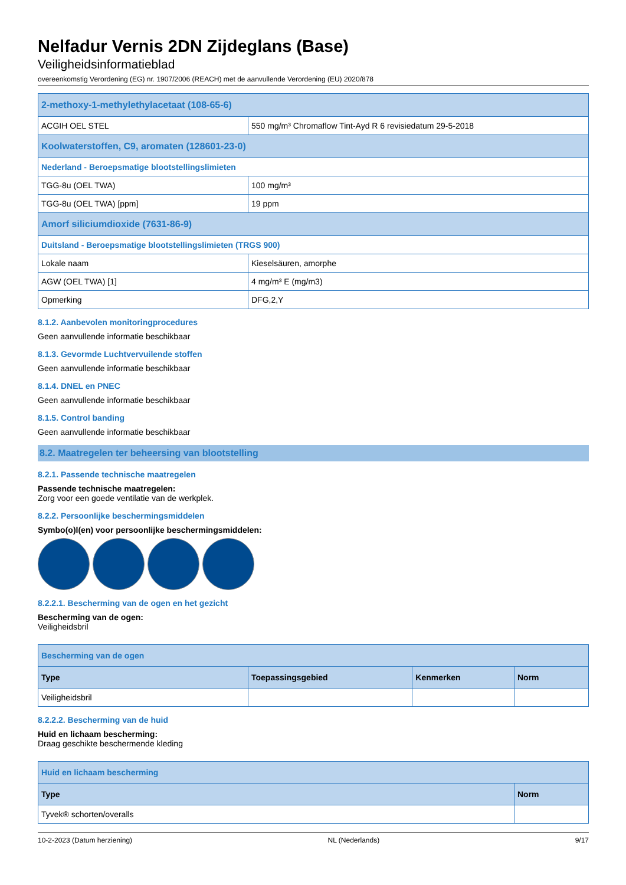Nelfadur Vernis 2DN Zijdeglans (Base)
Veiligheidsinformatieblad
overeenkomstig Verordening (EG) nr. 1907/2006 (REACH) met de aanvullende Verordening (EU) 2020/878
| 2-methoxy-1-methylethylacetaat (108-65-6) | |
| ACGIH OEL STEL | 550 mg/m³ Chromaflow Tint-Ayd R 6 revisiedatum 29-5-2018 |
| Koolwaterstoffen, C9, aromaten (128601-23-0) | |
| Nederland - Beroepsmatige blootstellingslimieten | |
| TGG-8u (OEL TWA) | 100 mg/m³ |
| TGG-8u (OEL TWA) [ppm] | 19 ppm |
| Amorf siliciumdioxide (7631-86-9) | |
| Duitsland - Beroepsmatige blootstellingslimieten (TRGS 900) | |
| Lokale naam | Kieselsäuren, amorphe |
| AGW (OEL TWA) [1] | 4 mg/m³ E (mg/m3) |
| Opmerking | DFG,2,Y |
8.1.2. Aanbevolen monitoringprocedures
Geen aanvullende informatie beschikbaar
8.1.3. Gevormde Luchtvervuilende stoffen
Geen aanvullende informatie beschikbaar
8.1.4. DNEL en PNEC
Geen aanvullende informatie beschikbaar
8.1.5. Control banding
Geen aanvullende informatie beschikbaar
8.2. Maatregelen ter beheersing van blootstelling
8.2.1. Passende technische maatregelen
Passende technische maatregelen:
Zorg voor een goede ventilatie van de werkplek.
8.2.2. Persoonlijke beschermingsmiddelen
Symbo(o)l(en) voor persoonlijke beschermingsmiddelen:
8.2.2.1. Bescherming van de ogen en het gezicht
Bescherming van de ogen:
Veiligheidsbril
| Bescherming van de ogen | | | |
| Type | Toepassingsgebied | Kenmerken | Norm |
| Veiligheidsbril | | | |
8.2.2.2. Bescherming van de huid
Huid en lichaam bescherming:
Draag geschikte beschermende kleding
| Huid en lichaam bescherming | |
| Type | Norm |
| Tyvek® schorten/overalls | |
10-2-2023 (Datum herziening) NL (Nederlands) 9/17